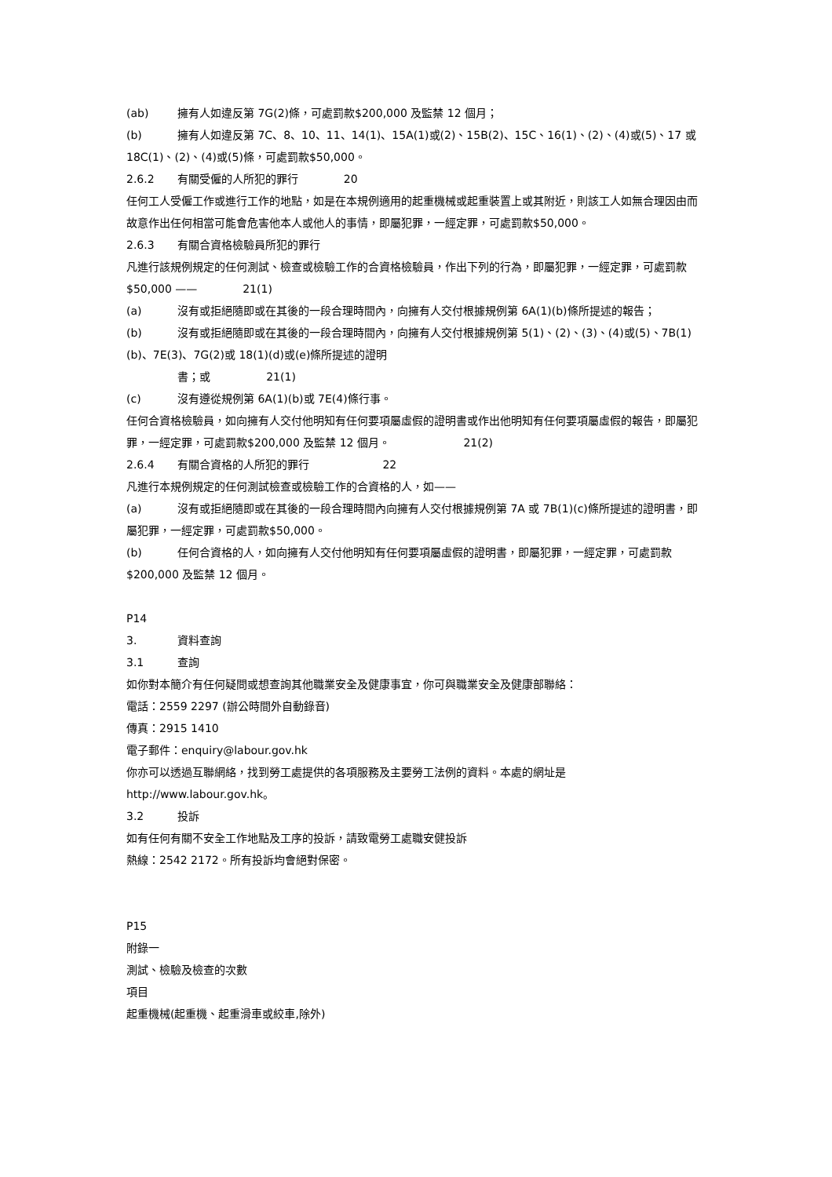(ab) 擁有人如違反第 7G(2)條，可處罰款$200,000 及監禁 12 個月；
(b) 擁有人如違反第 7C、8、10、11、14(1)、15A(1)或(2)、15B(2)、15C、16(1)、(2)、(4)或(5)、17 或 18C(1)、(2)、(4)或(5)條，可處罰款$50,000。
2.6.2 有關受僱的人所犯的罪行 20
任何工人受僱工作或進行工作的地點，如是在本規例適用的起重機械或起重裝置上或其附近，則該工人如無合理因由而故意作出任何相當可能會危害他本人或他人的事情，即屬犯罪，一經定罪，可處罰款$50,000。
2.6.3 有關合資格檢驗員所犯的罪行
凡進行該規例規定的任何測試、檢查或檢驗工作的合資格檢驗員，作出下列的行為，即屬犯罪，一經定罪，可處罰款$50,000 —— 21(1)
(a) 沒有或拒絕隨即或在其後的一段合理時間內，向擁有人交付根據規例第 6A(1)(b)條所提述的報告；
(b) 沒有或拒絕隨即或在其後的一段合理時間內，向擁有人交付根據規例第 5(1)、(2)、(3)、(4)或(5)、7B(1)(b)、7E(3)、7G(2)或 18(1)(d)或(e)條所提述的證明
書；或 21(1)
(c) 沒有遵從規例第 6A(1)(b)或 7E(4)條行事。
任何合資格檢驗員，如向擁有人交付他明知有任何要項屬虛假的證明書或作出他明知有任何要項屬虛假的報告，即屬犯罪，一經定罪，可處罰款$200,000 及監禁 12 個月。 21(2)
2.6.4 有關合資格的人所犯的罪行 22
凡進行本規例規定的任何測試檢查或檢驗工作的合資格的人，如——
(a) 沒有或拒絕隨即或在其後的一段合理時間內向擁有人交付根據規例第 7A 或 7B(1)(c)條所提述的證明書，即屬犯罪，一經定罪，可處罰款$50,000。
(b) 任何合資格的人，如向擁有人交付他明知有任何要項屬虛假的證明書，即屬犯罪，一經定罪，可處罰款$200,000 及監禁 12 個月。
P14
3. 資料查詢
3.1 查詢
如你對本簡介有任何疑問或想查詢其他職業安全及健康事宜，你可與職業安全及健康部聯絡：
電話：2559 2297 (辦公時間外自動錄音)
傳真：2915 1410
電子郵件：enquiry@labour.gov.hk
你亦可以透過互聯網絡，找到勞工處提供的各項服務及主要勞工法例的資料。本處的網址是
http://www.labour.gov.hk。
3.2 投訴
如有任何有關不安全工作地點及工序的投訴，請致電勞工處職安健投訴
熱線：2542 2172。所有投訴均會絕對保密。
P15
附錄一
測試、檢驗及檢查的次數
項目
起重機械(起重機、起重滑車或絞車,除外)